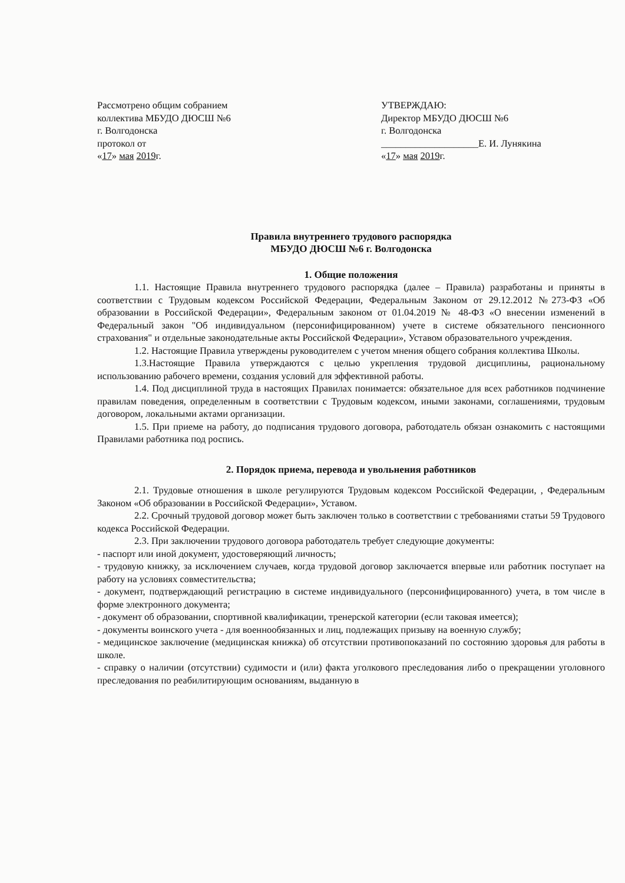Рассмотрено общим собранием
коллектива МБУДО ДЮСШ №6
г. Волгодонска
протокол от
«17» мая 2019г.
УТВЕРЖДАЮ:
Директор МБУДО ДЮСШ №6
г. Волгодонска
____________________Е. И. Лунякина
«17» мая 2019г.
Правила внутреннего трудового распорядка
МБУДО ДЮСШ №6 г. Волгодонска
1. Общие положения
1.1. Настоящие Правила внутреннего трудового распорядка (далее – Правила) разработаны и приняты в соответствии с Трудовым кодексом Российской Федерации, Федеральным Законом от 29.12.2012 №273-ФЗ «Об образовании в Российской Федерации», Федеральным законом от 01.04.2019 № 48-ФЗ «О внесении изменений в Федеральный закон "Об индивидуальном (персонифицированном) учете в системе обязательного пенсионного страхования" и отдельные законодательные акты Российской Федерации», Уставом образовательного учреждения.
1.2. Настоящие Правила утверждены руководителем с учетом мнения общего собрания коллектива Школы.
1.3.Настоящие Правила утверждаются с целью укрепления трудовой дисциплины, рациональному использованию рабочего времени, создания условий для эффективной работы.
1.4. Под дисциплиной труда в настоящих Правилах понимается: обязательное для всех работников подчинение правилам поведения, определенным в соответствии с Трудовым кодексом, иными законами, соглашениями, трудовым договором, локальными актами организации.
1.5. При приеме на работу, до подписания трудового договора, работодатель обязан ознакомить с настоящими Правилами работника под роспись.
2. Порядок приема, перевода и увольнения работников
2.1. Трудовые отношения в школе регулируются Трудовым кодексом Российской Федерации, , Федеральным Законом «Об образовании в Российской Федерации», Уставом.
2.2. Срочный трудовой договор может быть заключен только в соответствии с требованиями статьи 59 Трудового кодекса Российской Федерации.
2.3. При заключении трудового договора работодатель требует следующие документы:
- паспорт или иной документ, удостоверяющий личность;
- трудовую книжку, за исключением случаев, когда трудовой договор заключается впервые или работник поступает на работу на условиях совместительства;
- документ, подтверждающий регистрацию в системе индивидуального (персонифицированного) учета, в том числе в форме электронного документа;
- документ об образовании, спортивной квалификации, тренерской категории (если таковая имеется);
- документы воинского учета - для военнообязанных и лиц, подлежащих призыву на военную службу;
- медицинское заключение (медицинская книжка) об отсутствии противопоказаний по состоянию здоровья для работы в школе.
- справку о наличии (отсутствии) судимости и (или) факта уголкового преследования либо о прекращении уголовного преследования по реабилитирующим основаниям, выданную в